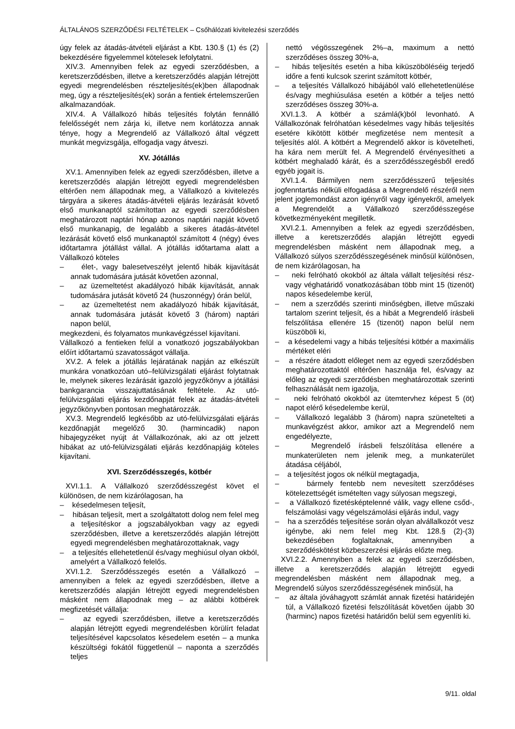ÁLTALÁNOS SZERZŐDÉSI FELTÉTELEK – Csőhálózati kivitelezési szerződés
úgy felek az átadás-átvételi eljárást a Kbt. 130.§ (1) és (2) bekezdésére figyelemmel kötelesek lefolytatni.
XIV.3. Amennyiben felek az egyedi szerződésben, a keretszerződésben, illetve a keretszerződés alapján létrejött egyedi megrendelésben részteljesítés(ek)ben állapodnak meg, úgy a részteljesítés(ek) során a fentiek értelemszerűen alkalmazandóak.
XIV.4. A Vállalkozó hibás teljesítés folytán fennálló felelősségét nem zárja ki, illetve nem korlátozza annak ténye, hogy a Megrendelő az Vállalkozó által végzett munkát megvizsgálja, elfogadja vagy átveszi.
XV. Jótállás
XV.1. Amennyiben felek az egyedi szerződésben, illetve a keretszerződés alapján létrejött egyedi megrendelésben eltérően nem állapodnak meg, a Vállalkozó a kivitelezés tárgyára a sikeres átadás-átvételi eljárás lezárását követő első munkanaptól számítottan az egyedi szerződésben meghatározott naptári hónap azonos naptári napját követő első munkanapig, de legalább a sikeres átadás-átvétel lezárását követő első munkanaptól számított 4 (négy) éves időtartamra jótállást vállal. A jótállás időtartama alatt a Vállalkozó köteles
– élet-, vagy balesetveszélyt jelentő hibák kijavítását annak tudomására jutását követően azonnal,
– az üzemeltetést akadályozó hibák kijavítását, annak tudomására jutását követő 24 (huszonnégy) órán belül,
– az üzemeltetést nem akadályozó hibák kijavítását, annak tudomására jutását követő 3 (három) naptári napon belül,
megkezdeni, és folyamatos munkavégzéssel kijavítani.
Vállalkozó a fentieken felül a vonatkozó jogszabályokban előírt időtartamú szavatosságot vállalja.
XV.2. A felek a jótállás lejáratának napján az elkészült munkára vonatkozóan utó–felülvizsgálati eljárást folytatnak le, melynek sikeres lezárását igazoló jegyzőkönyv a jótállási bankgarancia visszajuttatásának feltétele. Az utó-felülvizsgálati eljárás kezdőnapját felek az átadás-átvételi jegyzőkönyvben pontosan meghatározzák.
XV.3. Megrendelő legkésőbb az utó-felülvizsgálati eljárás kezdőnapját megelőző 30. (harmincadik) napon hibajegyzéket nyújt át Vállalkozónak, aki az ott jelzett hibákat az utó-felülvizsgálati eljárás kezdőnapjáig köteles kijavítani.
XVI. Szerződésszegés, kötbér
XVI.1.1. A Vállalkozó szerződésszegést követ el különösen, de nem kizárólagosan, ha
– késedelmesen teljesít,
– hibásan teljesít, mert a szolgáltatott dolog nem felel meg a teljesítéskor a jogszabályokban vagy az egyedi szerződésben, illetve a keretszerződés alapján létrejött egyedi megrendelésben meghatározottaknak, vagy
– a teljesítés ellehetetlenül és/vagy meghiúsul olyan okból, amelyért a Vállalkozó felelős.
XVI.1.2. Szerződésszegés esetén a Vállalkozó – amennyiben a felek az egyedi szerződésben, illetve a keretszerződés alapján létrejött egyedi megrendelésben másként nem állapodnak meg – az alábbi kötbérek megfizetését vállalja:
– az egyedi szerződésben, illetve a keretszerződés alapján létrejött egyedi megrendelésben körülírt feladat teljesítésével kapcsolatos késedelem esetén – a munka készültségi fokától függetlenül – naponta a szerződés teljes
nettó végösszegének 2%–a, maximum a nettó szerződéses összeg 30%-a,
– hibás teljesítés esetén a hiba kiküszöböléséig terjedő időre a fenti kulcsok szerint számított kötbér,
– a teljesítés Vállalkozó hibájából való ellehetetlenülése és/vagy meghiúsulása esetén a kötbér a teljes nettó szerződéses összeg 30%-a.
XVI.1.3. A kötbér a számlá(k)ból levonható. A Vállalkozónak felróhatóan késedelmes vagy hibás teljesítés esetére kikötött kötbér megfizetése nem mentesít a teljesítés alól. A kötbért a Megrendelő akkor is követelheti, ha kára nem merült fel. A Megrendelő érvényesítheti a kötbért meghaladó kárát, és a szerződésszegésből eredő egyéb jogait is.
XVI.1.4. Bármilyen nem szerződésszerű teljesítés jogfenntartás nélküli elfogadása a Megrendelő részéről nem jelent joglemondást azon igényről vagy igényekről, amelyek a Megrendelőt a Vállalkozó szerződésszegése következményeként megilletik.
XVI.2.1. Amennyiben a felek az egyedi szerződésben, illetve a keretszerződés alapján létrejött egyedi megrendelésben másként nem állapodnak meg, a Vállalkozó súlyos szerződésszegésének minősül különösen, de nem kizárólagosan, ha
– neki felróható okokból az általa vállalt teljesítési rész- vagy véghatáridő vonatkozásában több mint 15 (tizenöt) napos késedelembe kerül,
– nem a szerződés szerinti minőségben, illetve műszaki tartalom szerint teljesít, és a hibát a Megrendelő írásbeli felszólítása ellenére 15 (tizenöt) napon belül nem küszöböli ki,
– a késedelemi vagy a hibás teljesítési kötbér a maximális mértéket eléri
– a részére átadott előleget nem az egyedi szerződésben meghatározottaktól eltérően használja fel, és/vagy az előleg az egyedi szerződésben meghatározottak szerinti felhasználását nem igazolja,
– neki felróható okokból az ütemtervhez képest 5 (öt) napot elérő késedelembe kerül,
– Vállalkozó legalább 3 (három) napra szünetelteti a munkavégzést akkor, amikor azt a Megrendelő nem engedélyezte,
– Megrendelő írásbeli felszólítása ellenére a munkaterületen nem jelenik meg, a munkaterület átadása céljából,
– a teljesítést jogos ok nélkül megtagadja,
– bármely fentebb nem nevesített szerződéses kötelezettségét ismételten vagy súlyosan megszegi,
– a Vállalkozó fizetésképtelenné válik, vagy ellene csőd-, felszámolási vagy végelszámolási eljárás indul, vagy
– ha a szerződés teljesítése során olyan alvállalkozót vesz igénybe, aki nem felel meg Kbt. 128.§ (2)-(3) bekezdésében foglaltaknak, amennyiben a szerződéskötést közbeszerzési eljárás előzte meg.
XVI.2.2. Amennyiben a felek az egyedi szerződésben, illetve a keretszerződés alapján létrejött egyedi megrendelésben másként nem állapodnak meg, a Megrendelő súlyos szerződésszegésének minősül, ha
– az általa jóváhagyott számlát annak fizetési határidején túl, a Vállalkozó fizetési felszólítását követően újabb 30 (harminc) napos fizetési határidőn belül sem egyenlíti ki.
9/11. oldal